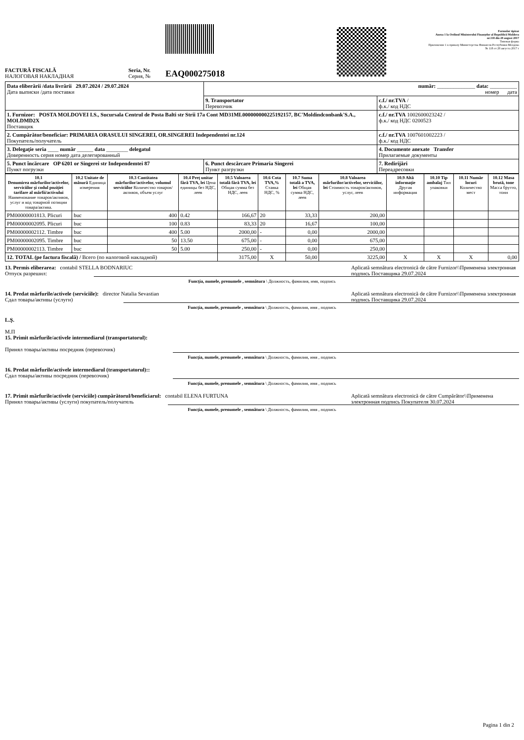FACTURĂ FISCALĂ
НАЛОГОВАЯ НАКЛАДНАЯ
Seria, Nr.
Серия, №
EAQ000275018
Formular tipizat
Anexa 1 la Ordinul Ministerului Finanţelor al Republicii Moldova
nr.118 din 28 august 2017
Типовая форма
Приложение 1 к приказу Министерства Финансов Республики Молдова
№ 118 от 28 августа 2017 г
| Data eliberării /data livrării 29.07.2024 / 29.07.2024 Дата выписки /дата поставки | număr: ______________ data: __________ номер дата | |
| | 9. Transportator Перевозчик | c.f./ nr.TVA / ф.к./ код НДС |
| 1. Furnizor: POSTA MOLDOVEI I.S., Sucursala Centrul de Posta Balti str Strii 17a Cont MD31ML000000000225192157, BC'Moldindconbank'S.A., MOLDMD2X Поставщик | | c.f./ nr.TVA 1002600023242 / ф.к./ код НДС 0200523 |
| 2. Cumpărător/beneficiar: PRIMARIA ORASULUI SINGEREI, OR.SINGEREI Independentei nr.124 Покупатель/получатель | | c.f./ nr.TVA 1007601002223 / ф.к./ код НДС |
| 3. Delegaţie seria ____ număr ______ data ________ delegatul Доверенность серия номер дата делегированный | | 4. Documente anexate Transfer Прилагаемые документы |
| 5. Punct încărcare OP 6201 or Singerei str Independemtei 87 Пункт погрузки | 6. Punct descărcare Primaria Singerei Пункт разгрузки | 7. Redirijări Переадресовки |
| 10.1 Denumirea mărfurilor/activelor, serviciilor şi codul poziţiei tarifare al mărfii/activului Наименование товаров/активов, услуг и код товарной позиции товара/актива. | 10.2 Unitate de măsură Единица измерения | 10.3 Cantitatea mărfurilor/activelor, volumul serviciilor Количество товаров/активов, объем услуг | 10.4 Preţ unitar fără TVA, lei Цена единицы без НДС, леев | 10.5 Valoarea totală fără TVA, lei Общая сумма без НДС, леев | 10.6 Cota TVA,% Ставка НДС, % | 10.7 Suma totală a TVA, lei Общая сумма НДС, леев | 10.8 Valoarea mărfurilor/activelor, serviciilor, lei Стоимость товаров/активов, услуг, леев | 10.9 Altă informaţie Другая информация | 10.10 Tip ambalaj Тип упаковки | 10.11 Număr locuri Количество мест | 10.12 Masa brută, tone Масса брутто, тонн |
| --- | --- | --- | --- | --- | --- | --- | --- | --- | --- | --- | --- |
| PM00000001813. Plicuri | buc | 400 | 0.42 | 166,67 | 20 | 33,33 | 200,00 | | | | |
| PM00000002095. Plicuri | buc | 100 | 0.83 | 83,33 | 20 | 16,67 | 100,00 | | | | |
| PM00000002112. Timbre | buc | 400 | 5.00 | 2000,00 | - | 0,00 | 2000,00 | | | | |
| PM00000002095. Timbre | buc | 50 | 13.50 | 675,00 | - | 0,00 | 675,00 | | | | |
| PM00000002113. Timbre | buc | 50 | 5.00 | 250,00 | - | 0,00 | 250,00 | | | | |
| 12. TOTAL (pe factura fiscală) / Всего (по налоговой накладной) | | | | 3175,00 | X | 50,00 | 3225,00 | X | X | X | 0,00 |
13. Permis eliberarea: contabil STELLA BODNARIUC
Отпуск разрешил:
Aplicată semnătura electronică de către Furnizor\\Применена электронная подпись Поставщика 29.07.2024
Funcţia, numele, prenumele , semnătura \ Должность, фамилия, имя, подпись
14. Predat mărfurile/activele (serviciile): director Natalia Sevastian
Сдал товары/активы (услуги)
Aplicată semnătura electronică de către Furnizor\\Применена электронная подпись Поставщика 29.07.2024
Funcţia, numele, prenumele , semnătura \ Должность, фамилия, имя , подпись
L.Ş.
М.П
15. Primit mărfurile/activele intermediarul (transportatorul):
Принял товары/активы посредник (перевозчик)
Funcţia, numele, prenumele , semnătura \ Должность, фамилия, имя , подпись
16. Predat mărfurile/activele intermediarul (transportatorul)::
Сдал товары/активы посредник (перевозчик)
Funcţia, numele, prenumele , semnătura \ Должность, фамилия, имя , подпись
17. Primit mărfurile/activele (serviciile) cumpărătorul/beneficiarul: contabil ELENA FURTUNA
Принял товары/активы (услуги) покупатель/получатель
Aplicată semnătura electronică de către Cumpărător\\Применена электронная подпись Покупателя 30.07.2024
Funcţia, numele, prenumele , semnătura \ Должность, фамилия, имя , подпись
Pagina 1 din 2